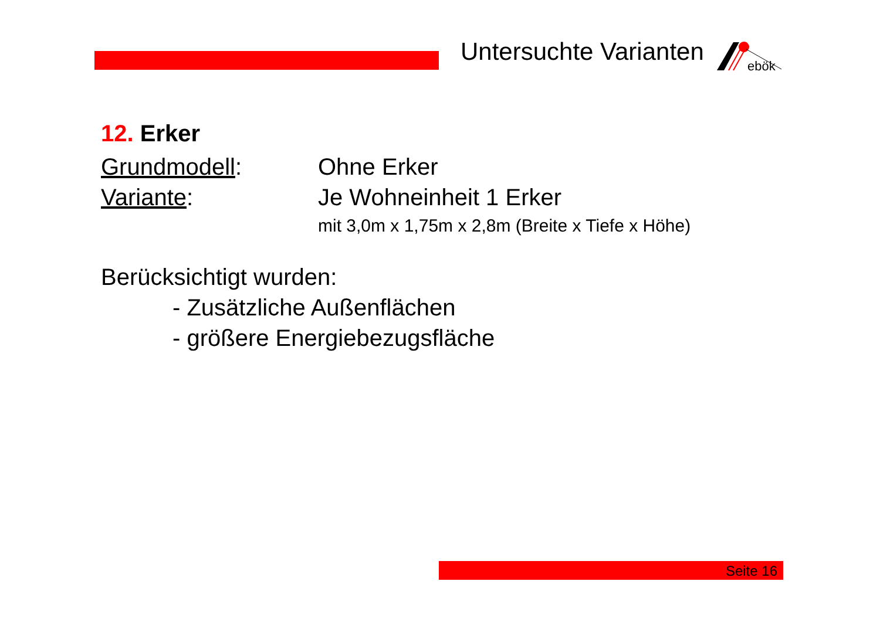Untersuchte Varianten
ebök
12. Erker
Grundmodell: Ohne Erker
Variante: Je Wohneinheit 1 Erker
mit 3,0m x 1,75m x 2,8m (Breite x Tiefe x Höhe)
Berücksichtigt wurden:
- Zusätzliche Außenflächen
- größere Energiebezugsfläche
Seite 16